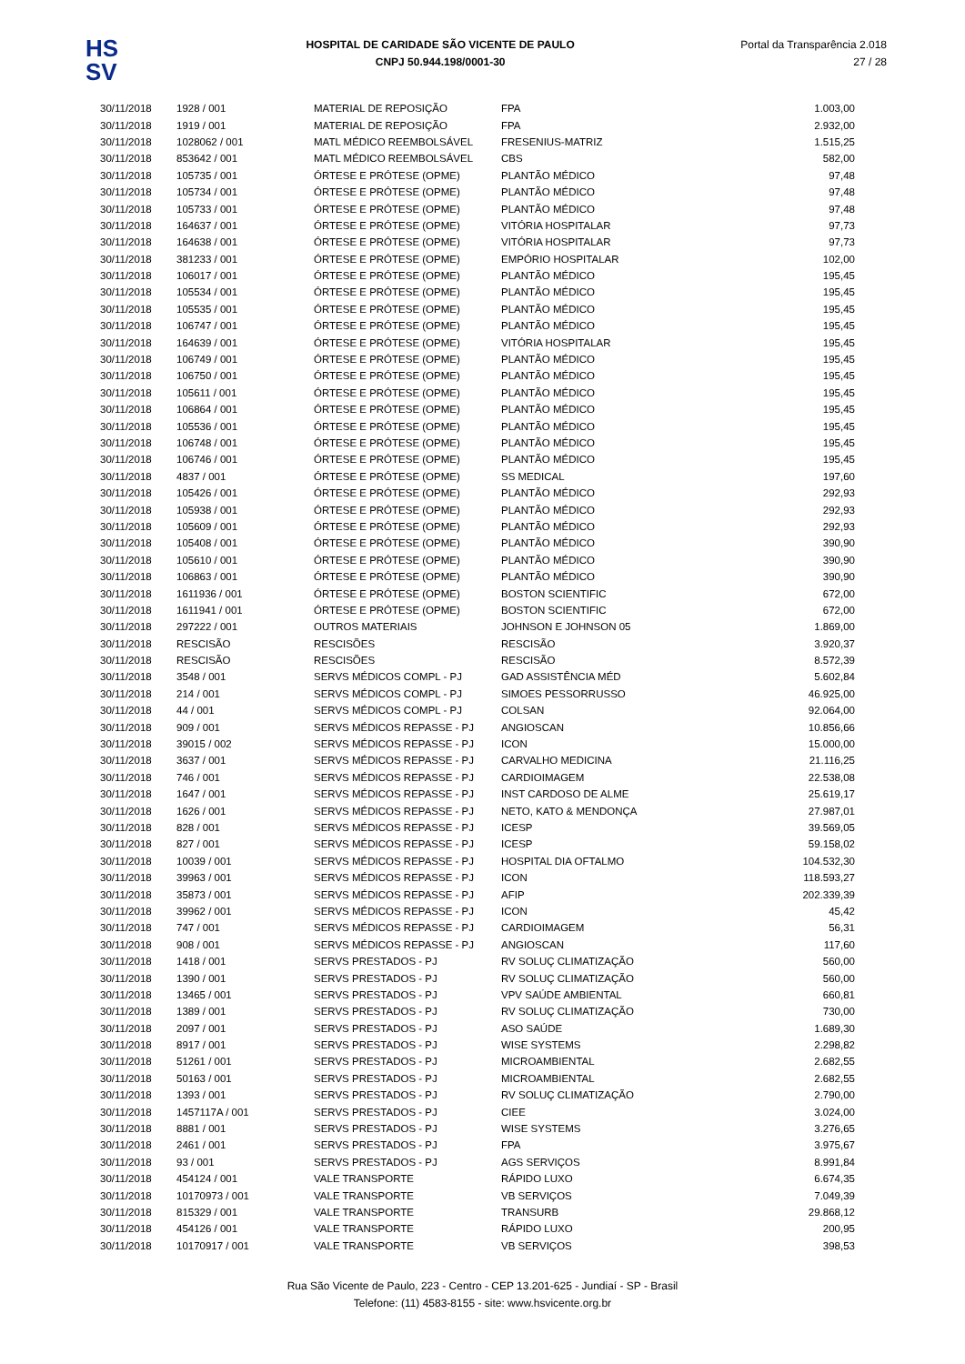HS
SV
HOSPITAL DE CARIDADE SÃO VICENTE DE PAULO
CNPJ 50.944.198/0001-30
Portal da Transparência 2.018
27 / 28
| 30/11/2018 | 1928 / 001 | MATERIAL DE REPOSIÇÃO | FPA | 1.003,00 |
| 30/11/2018 | 1919 / 001 | MATERIAL DE REPOSIÇÃO | FPA | 2.932,00 |
| 30/11/2018 | 1028062 / 001 | MATL MÉDICO REEMBOLSÁVEL | FRESENIUS-MATRIZ | 1.515,25 |
| 30/11/2018 | 853642 / 001 | MATL MÉDICO REEMBOLSÁVEL | CBS | 582,00 |
| 30/11/2018 | 105735 / 001 | ÓRTESE E PRÓTESE (OPME) | PLANTÃO MÉDICO | 97,48 |
| 30/11/2018 | 105734 / 001 | ÓRTESE E PRÓTESE (OPME) | PLANTÃO MÉDICO | 97,48 |
| 30/11/2018 | 105733 / 001 | ÓRTESE E PRÓTESE (OPME) | PLANTÃO MÉDICO | 97,48 |
| 30/11/2018 | 164637 / 001 | ÓRTESE E PRÓTESE (OPME) | VITÓRIA HOSPITALAR | 97,73 |
| 30/11/2018 | 164638 / 001 | ÓRTESE E PRÓTESE (OPME) | VITÓRIA HOSPITALAR | 97,73 |
| 30/11/2018 | 381233 / 001 | ÓRTESE E PRÓTESE (OPME) | EMPÓRIO HOSPITALAR | 102,00 |
| 30/11/2018 | 106017 / 001 | ÓRTESE E PRÓTESE (OPME) | PLANTÃO MÉDICO | 195,45 |
| 30/11/2018 | 105534 / 001 | ÓRTESE E PRÓTESE (OPME) | PLANTÃO MÉDICO | 195,45 |
| 30/11/2018 | 105535 / 001 | ÓRTESE E PRÓTESE (OPME) | PLANTÃO MÉDICO | 195,45 |
| 30/11/2018 | 106747 / 001 | ÓRTESE E PRÓTESE (OPME) | PLANTÃO MÉDICO | 195,45 |
| 30/11/2018 | 164639 / 001 | ÓRTESE E PRÓTESE (OPME) | VITÓRIA HOSPITALAR | 195,45 |
| 30/11/2018 | 106749 / 001 | ÓRTESE E PRÓTESE (OPME) | PLANTÃO MÉDICO | 195,45 |
| 30/11/2018 | 106750 / 001 | ÓRTESE E PRÓTESE (OPME) | PLANTÃO MÉDICO | 195,45 |
| 30/11/2018 | 105611 / 001 | ÓRTESE E PRÓTESE (OPME) | PLANTÃO MÉDICO | 195,45 |
| 30/11/2018 | 106864 / 001 | ÓRTESE E PRÓTESE (OPME) | PLANTÃO MÉDICO | 195,45 |
| 30/11/2018 | 105536 / 001 | ÓRTESE E PRÓTESE (OPME) | PLANTÃO MÉDICO | 195,45 |
| 30/11/2018 | 106748 / 001 | ÓRTESE E PRÓTESE (OPME) | PLANTÃO MÉDICO | 195,45 |
| 30/11/2018 | 106746 / 001 | ÓRTESE E PRÓTESE (OPME) | PLANTÃO MÉDICO | 195,45 |
| 30/11/2018 | 4837 / 001 | ÓRTESE E PRÓTESE (OPME) | SS MEDICAL | 197,60 |
| 30/11/2018 | 105426 / 001 | ÓRTESE E PRÓTESE (OPME) | PLANTÃO MÉDICO | 292,93 |
| 30/11/2018 | 105938 / 001 | ÓRTESE E PRÓTESE (OPME) | PLANTÃO MÉDICO | 292,93 |
| 30/11/2018 | 105609 / 001 | ÓRTESE E PRÓTESE (OPME) | PLANTÃO MÉDICO | 292,93 |
| 30/11/2018 | 105408 / 001 | ÓRTESE E PRÓTESE (OPME) | PLANTÃO MÉDICO | 390,90 |
| 30/11/2018 | 105610 / 001 | ÓRTESE E PRÓTESE (OPME) | PLANTÃO MÉDICO | 390,90 |
| 30/11/2018 | 106863 / 001 | ÓRTESE E PRÓTESE (OPME) | PLANTÃO MÉDICO | 390,90 |
| 30/11/2018 | 1611936 / 001 | ÓRTESE E PRÓTESE (OPME) | BOSTON SCIENTIFIC | 672,00 |
| 30/11/2018 | 1611941 / 001 | ÓRTESE E PRÓTESE (OPME) | BOSTON SCIENTIFIC | 672,00 |
| 30/11/2018 | 297222 / 001 | OUTROS MATERIAIS | JOHNSON E JOHNSON 05 | 1.869,00 |
| 30/11/2018 | RESCISÃO | RESCISÕES | RESCISÃO | 3.920,37 |
| 30/11/2018 | RESCISÃO | RESCISÕES | RESCISÃO | 8.572,39 |
| 30/11/2018 | 3548 / 001 | SERVS MÉDICOS COMPL - PJ | GAD ASSISTÊNCIA MÉD | 5.602,84 |
| 30/11/2018 | 214 / 001 | SERVS MÉDICOS COMPL - PJ | SIMOES PESSORRUSSO | 46.925,00 |
| 30/11/2018 | 44 / 001 | SERVS MÉDICOS COMPL - PJ | COLSAN | 92.064,00 |
| 30/11/2018 | 909 / 001 | SERVS MÉDICOS REPASSE - PJ | ANGIOSCAN | 10.856,66 |
| 30/11/2018 | 39015 / 002 | SERVS MÉDICOS REPASSE - PJ | ICON | 15.000,00 |
| 30/11/2018 | 3637 / 001 | SERVS MÉDICOS REPASSE - PJ | CARVALHO MEDICINA | 21.116,25 |
| 30/11/2018 | 746 / 001 | SERVS MÉDICOS REPASSE - PJ | CARDIOIMAGEM | 22.538,08 |
| 30/11/2018 | 1647 / 001 | SERVS MÉDICOS REPASSE - PJ | INST CARDOSO DE ALME | 25.619,17 |
| 30/11/2018 | 1626 / 001 | SERVS MÉDICOS REPASSE - PJ | NETO, KATO & MENDONÇA | 27.987,01 |
| 30/11/2018 | 828 / 001 | SERVS MÉDICOS REPASSE - PJ | ICESP | 39.569,05 |
| 30/11/2018 | 827 / 001 | SERVS MÉDICOS REPASSE - PJ | ICESP | 59.158,02 |
| 30/11/2018 | 10039 / 001 | SERVS MÉDICOS REPASSE - PJ | HOSPITAL DIA OFTALMO | 104.532,30 |
| 30/11/2018 | 39963 / 001 | SERVS MÉDICOS REPASSE - PJ | ICON | 118.593,27 |
| 30/11/2018 | 35873 / 001 | SERVS MÉDICOS REPASSE - PJ | AFIP | 202.339,39 |
| 30/11/2018 | 39962 / 001 | SERVS MÉDICOS REPASSE - PJ | ICON | 45,42 |
| 30/11/2018 | 747 / 001 | SERVS MÉDICOS REPASSE - PJ | CARDIOIMAGEM | 56,31 |
| 30/11/2018 | 908 / 001 | SERVS MÉDICOS REPASSE - PJ | ANGIOSCAN | 117,60 |
| 30/11/2018 | 1418 / 001 | SERVS PRESTADOS - PJ | RV SOLUÇ CLIMATIZAÇÃO | 560,00 |
| 30/11/2018 | 1390 / 001 | SERVS PRESTADOS - PJ | RV SOLUÇ CLIMATIZAÇÃO | 560,00 |
| 30/11/2018 | 13465 / 001 | SERVS PRESTADOS - PJ | VPV SAÚDE AMBIENTAL | 660,81 |
| 30/11/2018 | 1389 / 001 | SERVS PRESTADOS - PJ | RV SOLUÇ CLIMATIZAÇÃO | 730,00 |
| 30/11/2018 | 2097 / 001 | SERVS PRESTADOS - PJ | ASO SAÚDE | 1.689,30 |
| 30/11/2018 | 8917 / 001 | SERVS PRESTADOS - PJ | WISE SYSTEMS | 2.298,82 |
| 30/11/2018 | 51261 / 001 | SERVS PRESTADOS - PJ | MICROAMBIENTAL | 2.682,55 |
| 30/11/2018 | 50163 / 001 | SERVS PRESTADOS - PJ | MICROAMBIENTAL | 2.682,55 |
| 30/11/2018 | 1393 / 001 | SERVS PRESTADOS - PJ | RV SOLUÇ CLIMATIZAÇÃO | 2.790,00 |
| 30/11/2018 | 1457117A / 001 | SERVS PRESTADOS - PJ | CIEE | 3.024,00 |
| 30/11/2018 | 8881 / 001 | SERVS PRESTADOS - PJ | WISE SYSTEMS | 3.276,65 |
| 30/11/2018 | 2461 / 001 | SERVS PRESTADOS - PJ | FPA | 3.975,67 |
| 30/11/2018 | 93 / 001 | SERVS PRESTADOS - PJ | AGS SERVIÇOS | 8.991,84 |
| 30/11/2018 | 454124 / 001 | VALE TRANSPORTE | RÁPIDO LUXO | 6.674,35 |
| 30/11/2018 | 10170973 / 001 | VALE TRANSPORTE | VB SERVIÇOS | 7.049,39 |
| 30/11/2018 | 815329 / 001 | VALE TRANSPORTE | TRANSURB | 29.868,12 |
| 30/11/2018 | 454126 / 001 | VALE TRANSPORTE | RÁPIDO LUXO | 200,95 |
| 30/11/2018 | 10170917 / 001 | VALE TRANSPORTE | VB SERVIÇOS | 398,53 |
Rua São Vicente de Paulo, 223 - Centro - CEP 13.201-625 - Jundiaí - SP - Brasil
Telefone: (11) 4583-8155 - site: www.hsvicente.org.br